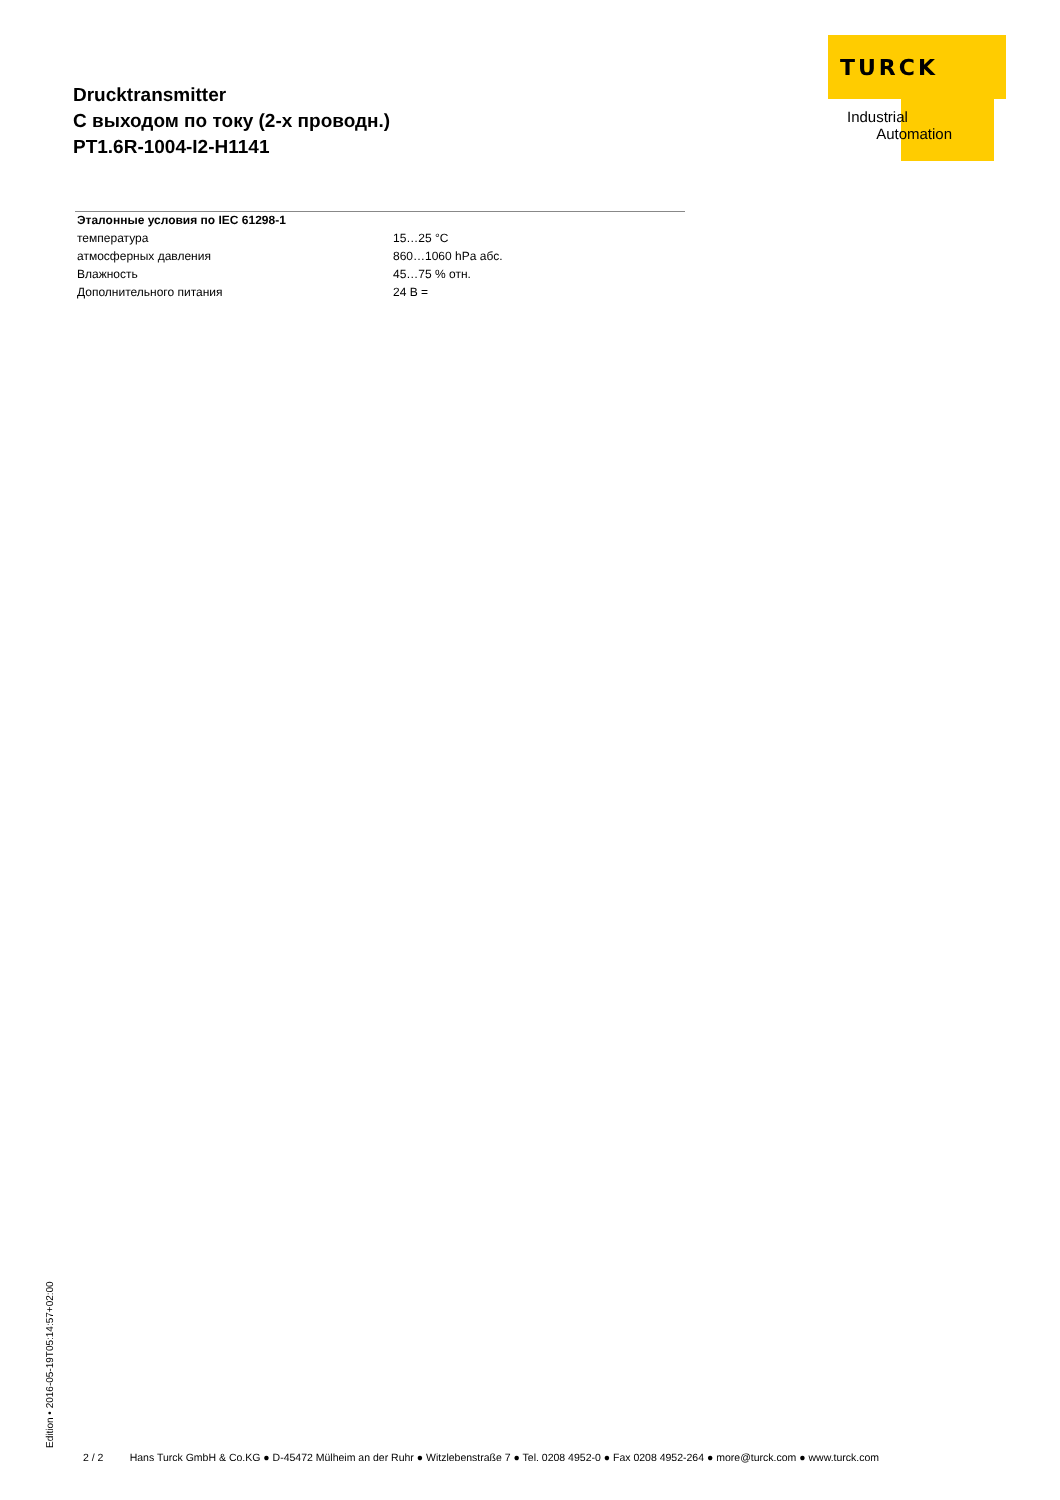TURCK
Industrial
Automation
Drucktransmitter
С выходом по току (2-х проводн.)
PT1.6R-1004-I2-H1141
| Эталонные условия по IEC 61298-1 | |
| --- | --- |
| температура | 15…25 °C |
| атмосферных давления | 860…1060 hPa абс. |
| Влажность | 45…75 % отн. |
| Дополнительного питания | 24 В = |
Edition • 2016-05-19T05:14:57+02:00 2 / 2 Hans Turck GmbH & Co.KG ● D-45472 Mülheim an der Ruhr ● Witzlebenstraße 7 ● Tel. 0208 4952-0 ● Fax 0208 4952-264 ● more@turck.com ● www.turck.com